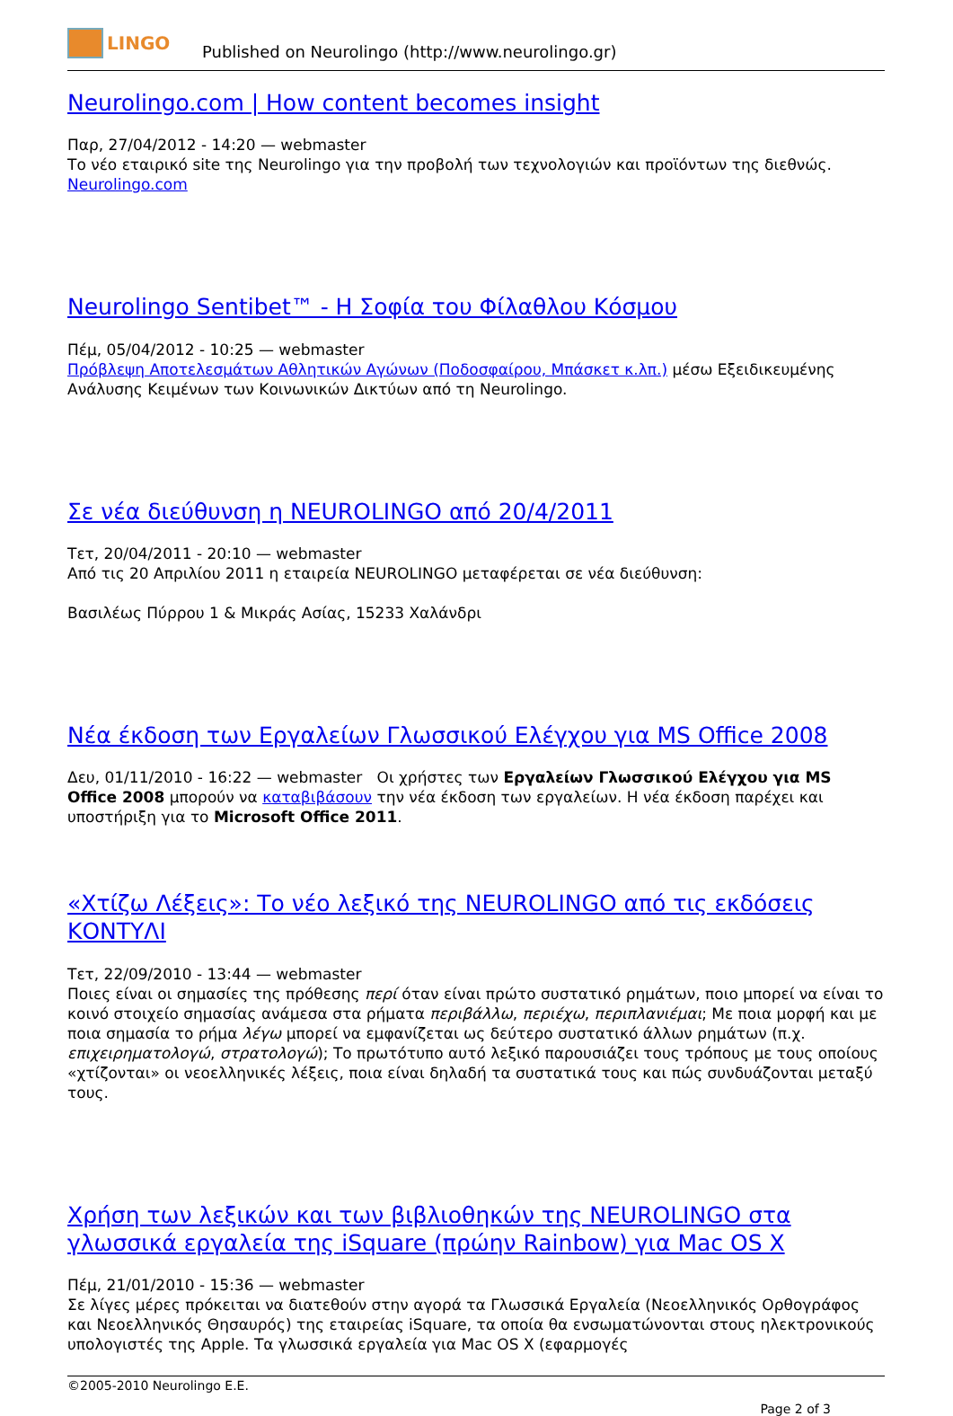LINGO
Published on Neurolingo (http://www.neurolingo.gr)
Neurolingo.com | How content becomes insight
Παρ, 27/04/2012 - 14:20 — webmaster
Το νέο εταιρικό site της Neurolingo για την προβολή των τεχνολογιών και προϊόντων της διεθνώς.
Neurolingo.com
Neurolingo Sentibet™ - Η Σοφία του Φίλαθλου Κόσμου
Πέμ, 05/04/2012 - 10:25 — webmaster
Πρόβλεψη Αποτελεσμάτων Αθλητικών Αγώνων (Ποδοσφαίρου, Μπάσκετ κ.λπ.) μέσω Εξειδικευμένης Ανάλυσης Κειμένων των Κοινωνικών Δικτύων από τη Neurolingo.
Σε νέα διεύθυνση η NEUROLINGO από 20/4/2011
Τετ, 20/04/2011 - 20:10 — webmaster
Από τις 20 Απριλίου 2011 η εταιρεία NEUROLINGO μεταφέρεται σε νέα διεύθυνση:
Βασιλέως Πύρρου 1 & Μικράς Ασίας, 15233 Χαλάνδρι
Νέα έκδοση των Εργαλείων Γλωσσικού Ελέγχου για MS Office 2008
Δευ, 01/11/2010 - 16:22 — webmaster Οι χρήστες των Εργαλείων Γλωσσικού Ελέγχου για MS Office 2008 μπορούν να καταβιβάσουν την νέα έκδοση των εργαλείων. Η νέα έκδοση παρέχει και υποστήριξη για το Microsoft Office 2011.
«Χτίζω Λέξεις»: Το νέο λεξικό της NEUROLINGO από τις εκδόσεις ΚΟΝΤΥΛΙ
Τετ, 22/09/2010 - 13:44 — webmaster
Ποιες είναι οι σημασίες της πρόθεσης περί όταν είναι πρώτο συστατικό ρημάτων, ποιο μπορεί να είναι το κοινό στοιχείο σημασίας ανάμεσα στα ρήματα περιβάλλω, περιέχω, περιπλανιέμαι; Με ποια μορφή και με ποια σημασία το ρήμα λέγω μπορεί να εμφανίζεται ως δεύτερο συστατικό άλλων ρημάτων (π.χ. επιχειρηματολογώ, στρατολογώ); Το πρωτότυπο αυτό λεξικό παρουσιάζει τους τρόπους με τους οποίους «χτίζονται» οι νεοελληνικές λέξεις, ποια είναι δηλαδή τα συστατικά τους και πώς συνδυάζονται μεταξύ τους.
Χρήση των λεξικών και των βιβλιοθηκών της NEUROLINGO στα γλωσσικά εργαλεία της iSquare (πρώην Rainbow) για Mac OS X
Πέμ, 21/01/2010 - 15:36 — webmaster
Σε λίγες μέρες πρόκειται να διατεθούν στην αγορά τα Γλωσσικά Εργαλεία (Νεοελληνικός Ορθογράφος και Νεοελληνικός Θησαυρός) της εταιρείας iSquare, τα οποία θα ενσωματώνονται στους ηλεκτρονικούς υπολογιστές της Apple. Τα γλωσσικά εργαλεία για Mac OS X (εφαρμογές
©2005-2010 Neurolingo E.E.
Page 2 of 3